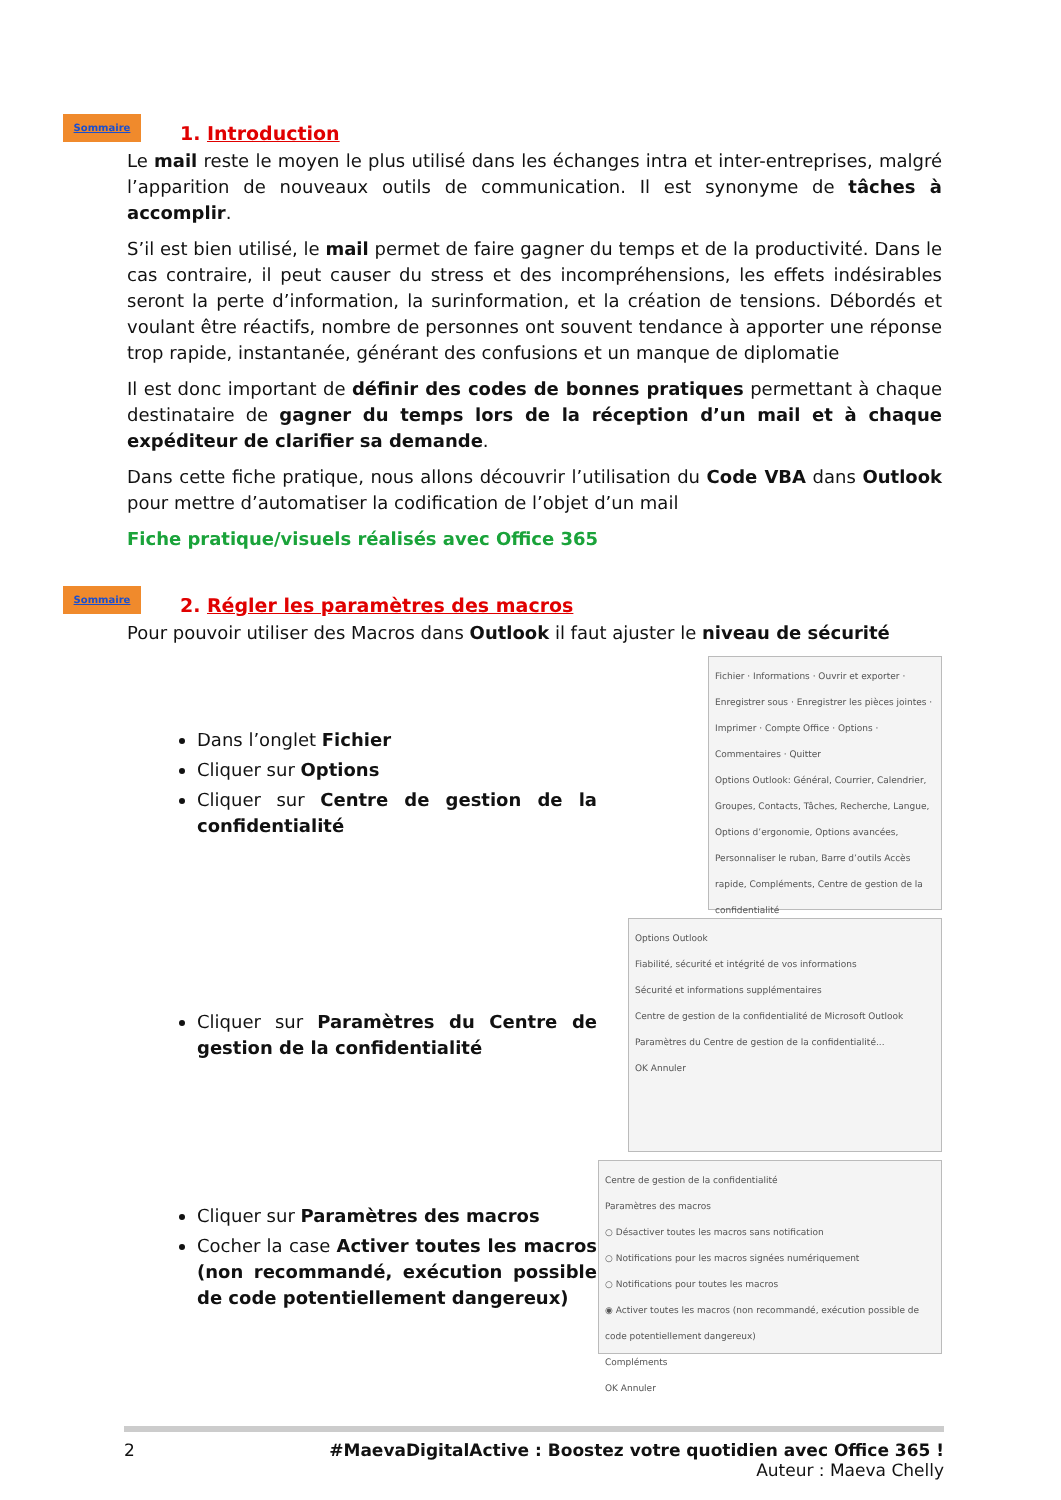Sommaire
1. Introduction
Le mail reste le moyen le plus utilisé dans les échanges intra et inter-entreprises, malgré l’apparition de nouveaux outils de communication. Il est synonyme de tâches à accomplir.
S’il est bien utilisé, le mail permet de faire gagner du temps et de la productivité. Dans le cas contraire, il peut causer du stress et des incompréhensions, les effets indésirables seront la perte d’information, la surinformation, et la création de tensions. Débordés et voulant être réactifs, nombre de personnes ont souvent tendance à apporter une réponse trop rapide, instantanée, générant des confusions et un manque de diplomatie
Il est donc important de définir des codes de bonnes pratiques permettant à chaque destinataire de gagner du temps lors de la réception d’un mail et à chaque expéditeur de clarifier sa demande.
Dans cette fiche pratique, nous allons découvrir l’utilisation du Code VBA dans Outlook pour mettre d’automatiser la codification de l’objet d’un mail
Fiche pratique/visuels réalisés avec Office 365
Sommaire
2. Régler les paramètres des macros
Pour pouvoir utiliser des Macros dans Outlook il faut ajuster le niveau de sécurité
Dans l’onglet Fichier
Cliquer sur Options
Cliquer sur Centre de gestion de la confidentialité
Fichier · Informations · Ouvrir et exporter · Enregistrer sous · Enregistrer les pièces jointes · Imprimer · Compte Office · Options · Commentaires · Quitter
Options Outlook: Général, Courrier, Calendrier, Groupes, Contacts, Tâches, Recherche, Langue, Options d’ergonomie, Options avancées, Personnaliser le ruban, Barre d’outils Accès rapide, Compléments, Centre de gestion de la confidentialité
Cliquer sur Paramètres du Centre de gestion de la confidentialité
Options Outlook
Fiabilité, sécurité et intégrité de vos informations
Sécurité et informations supplémentaires
Centre de gestion de la confidentialité de Microsoft Outlook
Paramètres du Centre de gestion de la confidentialité...
OK Annuler
Cliquer sur Paramètres des macros
Cocher la case Activer toutes les macros (non recommandé, exécution possible de code potentiellement dangereux)
Centre de gestion de la confidentialité
Paramètres des macros
○ Désactiver toutes les macros sans notification
○ Notifications pour les macros signées numériquement
○ Notifications pour toutes les macros
◉ Activer toutes les macros (non recommandé, exécution possible de code potentiellement dangereux)
Compléments
OK Annuler
2 #MaevaDigitalActive : Boostez votre quotidien avec Office 365 !
Auteur : Maeva Chelly